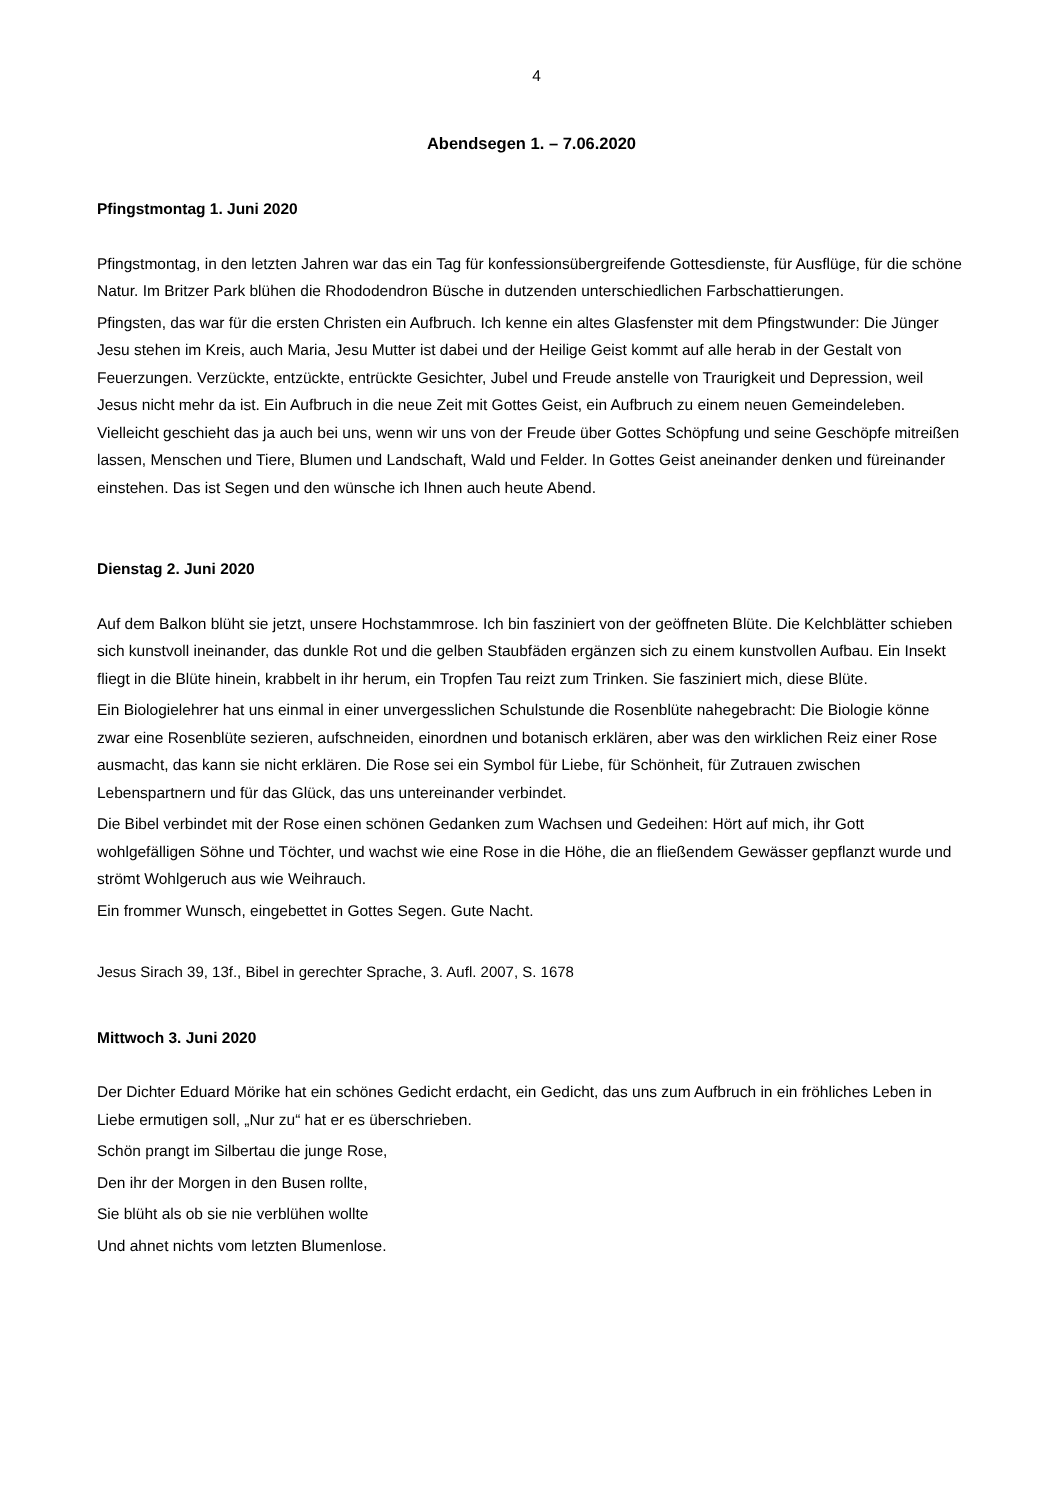4
Abendsegen 1. – 7.06.2020
Pfingstmontag 1. Juni 2020
Pfingstmontag, in den letzten Jahren war das ein Tag für konfessionsübergreifende Gottesdienste, für Ausflüge, für die schöne Natur. Im Britzer Park blühen die Rhododendron Büsche in dutzenden unterschiedlichen Farbschattierungen.
Pfingsten, das war für die ersten Christen ein Aufbruch. Ich kenne ein altes Glasfenster mit dem Pfingstwunder: Die Jünger Jesu stehen im Kreis, auch Maria, Jesu Mutter ist dabei und der Heilige Geist kommt auf alle herab in der Gestalt von Feuerzungen. Verzückte, entzückte, entrückte Gesichter, Jubel und Freude anstelle von Traurigkeit und Depression, weil Jesus nicht mehr da ist. Ein Aufbruch in die neue Zeit mit Gottes Geist, ein Aufbruch zu einem neuen Gemeindeleben. Vielleicht geschieht das ja auch bei uns, wenn wir uns von der Freude über Gottes Schöpfung und seine Geschöpfe mitreißen lassen, Menschen und Tiere, Blumen und Landschaft, Wald und Felder. In Gottes Geist aneinander denken und füreinander einstehen. Das ist Segen und den wünsche ich Ihnen auch heute Abend.
Dienstag 2. Juni 2020
Auf dem Balkon blüht sie jetzt, unsere Hochstammrose. Ich bin fasziniert von der geöffneten Blüte. Die Kelchblätter schieben sich kunstvoll ineinander, das dunkle Rot und die gelben Staubfäden ergänzen sich zu einem kunstvollen Aufbau. Ein Insekt fliegt in die Blüte hinein, krabbelt in ihr herum, ein Tropfen Tau reizt zum Trinken. Sie fasziniert mich, diese Blüte.
Ein Biologielehrer hat uns einmal in einer unvergesslichen Schulstunde die Rosenblüte nahegebracht: Die Biologie könne zwar eine Rosenblüte sezieren, aufschneiden, einordnen und botanisch erklären, aber was den wirklichen Reiz einer Rose ausmacht, das kann sie nicht erklären. Die Rose sei ein Symbol für Liebe, für Schönheit, für Zutrauen zwischen Lebenspartnern und für das Glück, das uns untereinander verbindet.
Die Bibel verbindet mit der Rose einen schönen Gedanken zum Wachsen und Gedeihen: Hört auf mich, ihr Gott wohlgefälligen Söhne und Töchter, und wachst wie eine Rose in die Höhe, die an fließendem Gewässer gepflanzt wurde und strömt Wohlgeruch aus wie Weihrauch.
Ein frommer Wunsch, eingebettet in Gottes Segen. Gute Nacht.
Jesus Sirach 39, 13f., Bibel in gerechter Sprache, 3. Aufl. 2007, S. 1678
Mittwoch 3. Juni 2020
Der Dichter Eduard Mörike hat ein schönes Gedicht erdacht, ein Gedicht, das uns zum Aufbruch in ein fröhliches Leben in Liebe ermutigen soll, „Nur zu“ hat er es überschrieben.
Schön prangt im Silbertau die junge Rose,
Den ihr der Morgen in den Busen rollte,
Sie blüht als ob sie nie verblühen wollte
Und ahnet nichts vom letzten Blumenlose.